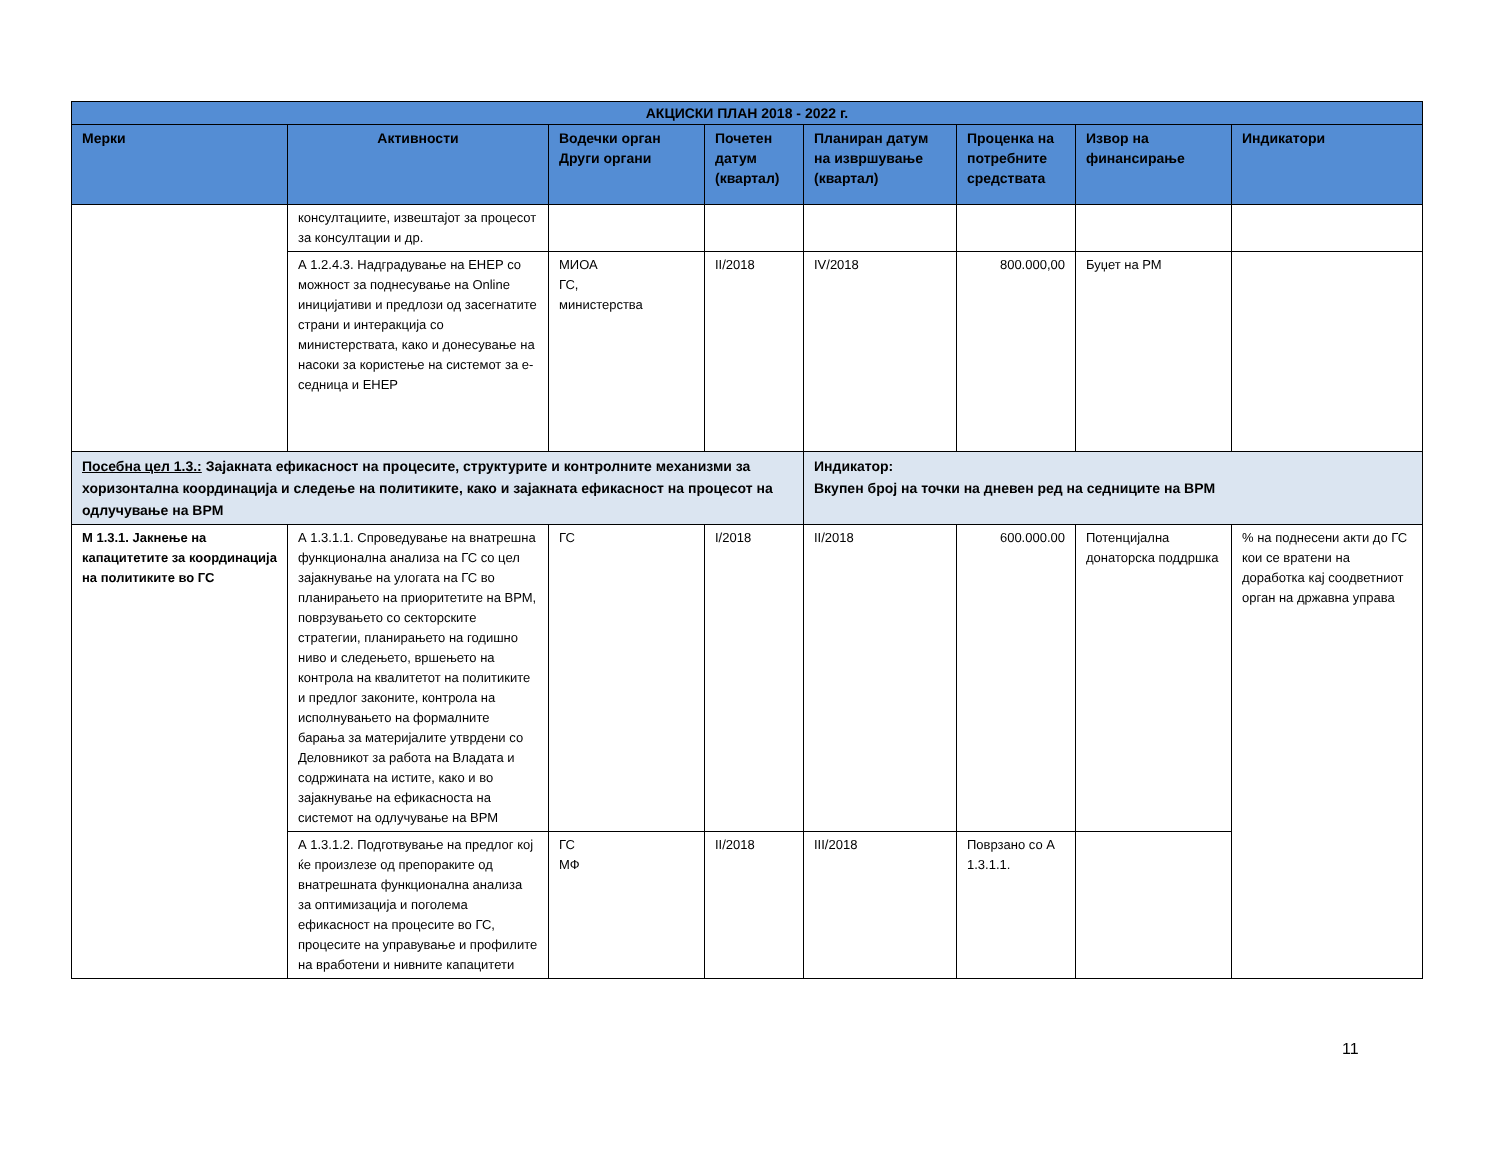| АКЦИСКИ ПЛАН 2018 - 2022 г. | | | | | | | |
| --- | --- | --- | --- | --- | --- | --- | --- |
| Мерки | Активности | Водечки орган Други органи | Почетен датум (квартал) | Планиран датум на извршување (квартал) | Проценка на потребните средствата | Извор на финансирање | Индикатори |
| | консултациите, извештајот за процесот за консултации и др. | | | | | | |
| | А 1.2.4.3. Надградување на ЕНЕР со можност за поднесување на Online иницијативи и предлози од засегнатите страни и интеракција со министерствата, како и донесување на насоки за користење на системот за е-седница и ЕНЕР | МИОА ГС, министерства | II/2018 | IV/2018 | 800.000,00 | Буџет на РМ | |
| Посебна цел 1.3.: Зајакната ефикасност на процесите, структурите и контролните механизми за хоризонтална координација и следење на политиките, како и зајакната ефикасност на процесот на одлучување на ВРМ | | | | Индикатор: Вкупен број на точки на дневен ред на седниците на ВРМ | | | |
| М 1.3.1. Јакнење на капацитетите за координација на политиките во ГС | А 1.3.1.1. Спроведување на внатрешна функционална анализа на ГС со цел зајакнување на улогата на ГС во планирањето на приоритетите на ВРМ, поврзувањето со секторските стратегии, планирањето на годишно ниво и следењето, вршењето на контрола на квалитетот на политиките и предлог законите, контрола на исполнувањето на формалните барања за материјалите утврдени со Деловникот за работа на Владата и содржината на истите, како и во зајакнување на ефикасноста на системот на одлучување на ВРМ | ГС | I/2018 | II/2018 | 600.000.00 | Потенцијална донаторска поддршка | % на поднесени акти до ГС кои се вратени на доработка кај соодветниот орган на државна управа |
| | А 1.3.1.2. Подготвување на предлог кој ќе произлезе од препораките од внатрешната функционална анализа за оптимизација и поголема ефикасност на процесите во ГС, процесите на управување и профилите на вработени и нивните капацитети | ГС МФ | II/2018 | III/2018 | Поврзано со А 1.3.1.1. | | |
11